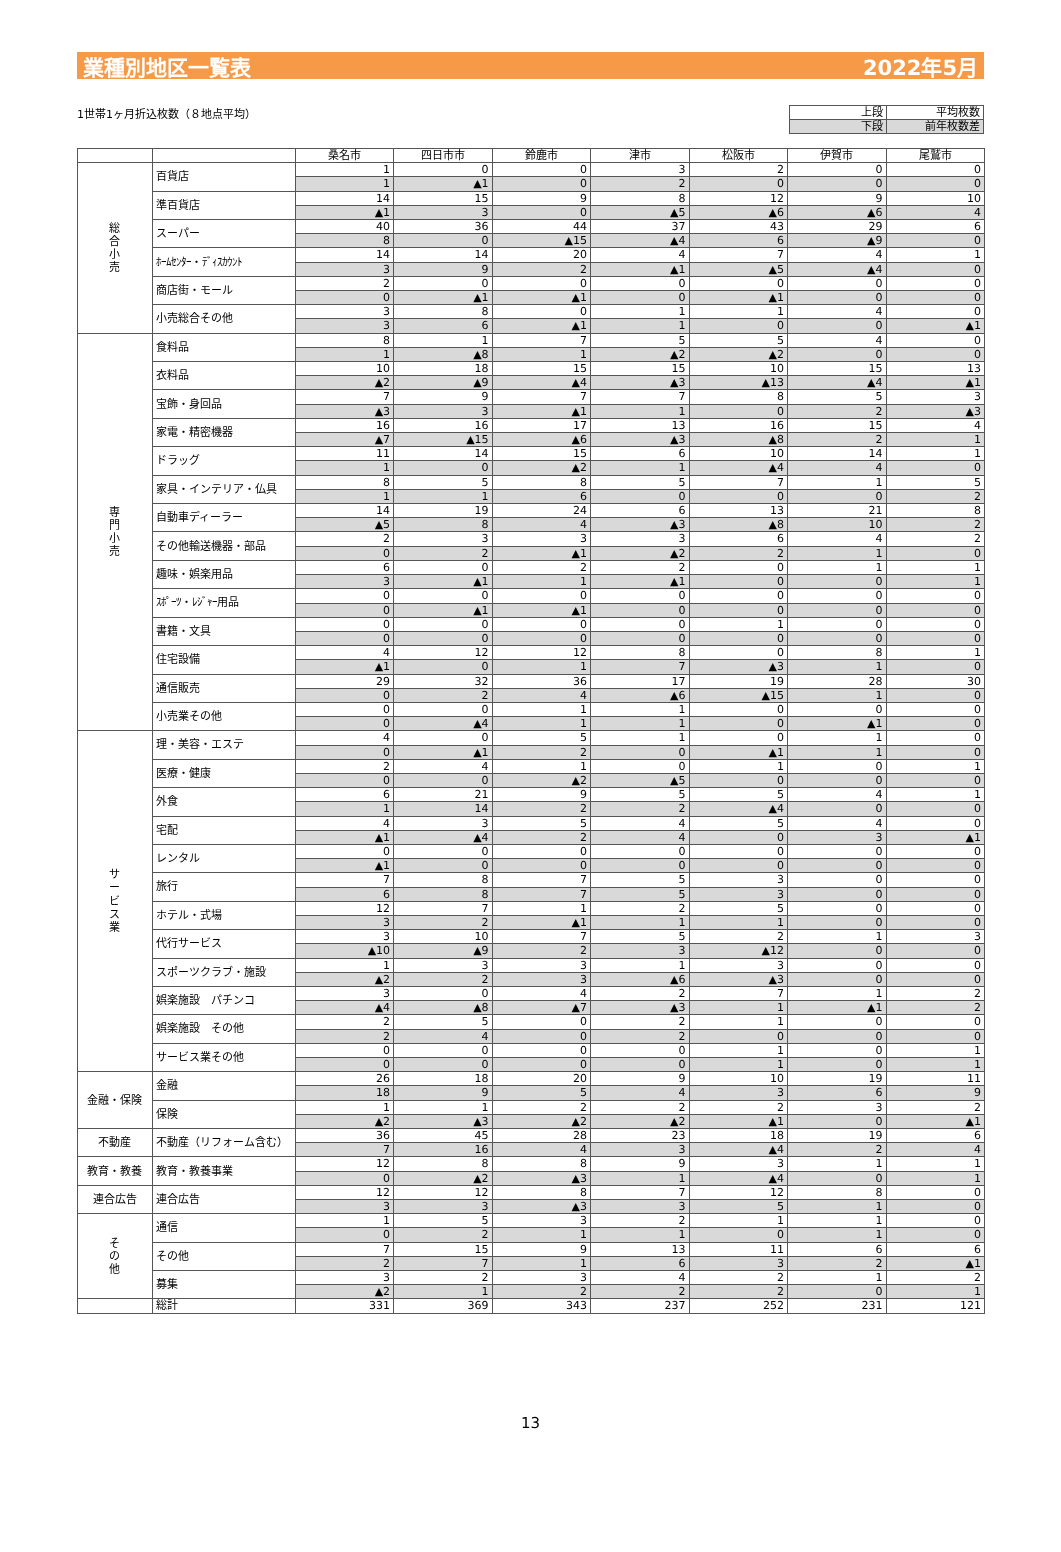業種別地区一覧表 2022年5月
1世帯1ヶ月折込枚数（８地点平均）
| 上段 | 平均枚数 |
| 下段 | 前年枚数差 |
| | | 桑名市 | 四日市市 | 鈴鹿市 | 津市 | 松阪市 | 伊賀市 | 尾鷲市 |
| --- | --- | --- | --- | --- | --- | --- | --- | --- |
| 総 合 小 売 | 百貨店 | 1 | 0 | 0 | 3 | 2 | 0 | 0 |
| | | 1 | ▲1 | 0 | 2 | 0 | 0 | 0 |
| | 準百貨店 | 14 | 15 | 9 | 8 | 12 | 9 | 10 |
| | | ▲1 | 3 | 0 | ▲5 | ▲6 | ▲6 | 4 |
| | スーパー | 40 | 36 | 44 | 37 | 43 | 29 | 6 |
| | | 8 | 0 | ▲15 | ▲4 | 6 | ▲9 | 0 |
| | ﾎｰﾑｾﾝﾀｰ・ﾃﾞｨｽｶｳﾝﾄ | 14 | 14 | 20 | 4 | 7 | 4 | 1 |
| | | 3 | 9 | 2 | ▲1 | ▲5 | ▲4 | 0 |
| | 商店街・モール | 2 | 0 | 0 | 0 | 0 | 0 | 0 |
| | | 0 | ▲1 | ▲1 | 0 | ▲1 | 0 | 0 |
| | 小売総合その他 | 3 | 8 | 0 | 1 | 1 | 4 | 0 |
| | | 3 | 6 | ▲1 | 1 | 0 | 0 | ▲1 |
| 専 門 小 売 | 食料品 | 8 | 1 | 7 | 5 | 5 | 4 | 0 |
| | | 1 | ▲8 | 1 | ▲2 | ▲2 | 0 | 0 |
| | 衣料品 | 10 | 18 | 15 | 15 | 10 | 15 | 13 |
| | | ▲2 | ▲9 | ▲4 | ▲3 | ▲13 | ▲4 | ▲1 |
| | 宝飾・身回品 | 7 | 9 | 7 | 7 | 8 | 5 | 3 |
| | | ▲3 | 3 | ▲1 | 1 | 0 | 2 | ▲3 |
| | 家電・精密機器 | 16 | 16 | 17 | 13 | 16 | 15 | 4 |
| | | ▲7 | ▲15 | ▲6 | ▲3 | ▲8 | 2 | 1 |
| | ドラッグ | 11 | 14 | 15 | 6 | 10 | 14 | 1 |
| | | 1 | 0 | ▲2 | 1 | ▲4 | 4 | 0 |
| | 家具・インテリア・仏具 | 8 | 5 | 8 | 5 | 7 | 1 | 5 |
| | | 1 | 1 | 6 | 0 | 0 | 0 | 2 |
| | 自動車ディーラー | 14 | 19 | 24 | 6 | 13 | 21 | 8 |
| | | ▲5 | 8 | 4 | ▲3 | ▲8 | 10 | 2 |
| | その他輸送機器・部品 | 2 | 3 | 3 | 3 | 6 | 4 | 2 |
| | | 0 | 2 | ▲1 | ▲2 | 2 | 1 | 0 |
| | 趣味・娯楽用品 | 6 | 0 | 2 | 2 | 0 | 1 | 1 |
| | | 3 | ▲1 | 1 | ▲1 | 0 | 0 | 1 |
| | ｽﾎﾟｰﾂ・ﾚｼﾞｬｰ用品 | 0 | 0 | 0 | 0 | 0 | 0 | 0 |
| | | 0 | ▲1 | ▲1 | 0 | 0 | 0 | 0 |
| | 書籍・文具 | 0 | 0 | 0 | 0 | 1 | 0 | 0 |
| | | 0 | 0 | 0 | 0 | 0 | 0 | 0 |
| | 住宅設備 | 4 | 12 | 12 | 8 | 0 | 8 | 1 |
| | | ▲1 | 0 | 1 | 7 | ▲3 | 1 | 0 |
| | 通信販売 | 29 | 32 | 36 | 17 | 19 | 28 | 30 |
| | | 0 | 2 | 4 | ▲6 | ▲15 | 1 | 0 |
| | 小売業その他 | 0 | 0 | 1 | 1 | 0 | 0 | 0 |
| | | 0 | ▲4 | 1 | 1 | 0 | ▲1 | 0 |
| サ ー ビ ス 業 | 理・美容・エステ | 4 | 0 | 5 | 1 | 0 | 1 | 0 |
| | | 0 | ▲1 | 2 | 0 | ▲1 | 1 | 0 |
| | 医療・健康 | 2 | 4 | 1 | 0 | 1 | 0 | 1 |
| | | 0 | 0 | ▲2 | ▲5 | 0 | 0 | 0 |
| | 外食 | 6 | 21 | 9 | 5 | 5 | 4 | 1 |
| | | 1 | 14 | 2 | 2 | ▲4 | 0 | 0 |
| | 宅配 | 4 | 3 | 5 | 4 | 5 | 4 | 0 |
| | | ▲1 | ▲4 | 2 | 4 | 0 | 3 | ▲1 |
| | レンタル | 0 | 0 | 0 | 0 | 0 | 0 | 0 |
| | | ▲1 | 0 | 0 | 0 | 0 | 0 | 0 |
| | 旅行 | 7 | 8 | 7 | 5 | 3 | 0 | 0 |
| | | 6 | 8 | 7 | 5 | 3 | 0 | 0 |
| | ホテル・式場 | 12 | 7 | 1 | 2 | 5 | 0 | 0 |
| | | 3 | 2 | ▲1 | 1 | 1 | 0 | 0 |
| | 代行サービス | 3 | 10 | 7 | 5 | 2 | 1 | 3 |
| | | ▲10 | ▲9 | 2 | 3 | ▲12 | 0 | 0 |
| | スポーツクラブ・施設 | 1 | 3 | 3 | 1 | 3 | 0 | 0 |
| | | ▲2 | 2 | 3 | ▲6 | ▲3 | 0 | 0 |
| | 娯楽施設 パチンコ | 3 | 0 | 4 | 2 | 7 | 1 | 2 |
| | | ▲4 | ▲8 | ▲7 | ▲3 | 1 | ▲1 | 2 |
| | 娯楽施設 その他 | 2 | 5 | 0 | 2 | 1 | 0 | 0 |
| | | 2 | 4 | 0 | 2 | 0 | 0 | 0 |
| | サービス業その他 | 0 | 0 | 0 | 0 | 1 | 0 | 1 |
| | | 0 | 0 | 0 | 0 | 1 | 0 | 1 |
| 金融・保険 | 金融 | 26 | 18 | 20 | 9 | 10 | 19 | 11 |
| | | 18 | 9 | 5 | 4 | 3 | 6 | 9 |
| | 保険 | 1 | 1 | 2 | 2 | 2 | 3 | 2 |
| | | ▲2 | ▲3 | ▲2 | ▲2 | ▲1 | 0 | ▲1 |
| 不動産 | 不動産（リフォーム含む） | 36 | 45 | 28 | 23 | 18 | 19 | 6 |
| | | 7 | 16 | 4 | 3 | ▲4 | 2 | 4 |
| 教育・教養 | 教育・教養事業 | 12 | 8 | 8 | 9 | 3 | 1 | 1 |
| | | 0 | ▲2 | ▲3 | 1 | ▲4 | 0 | 1 |
| 連合広告 | 連合広告 | 12 | 12 | 8 | 7 | 12 | 8 | 0 |
| | | 3 | 3 | ▲3 | 3 | 5 | 1 | 0 |
| そ の 他 | 通信 | 1 | 5 | 3 | 2 | 1 | 1 | 0 |
| | | 0 | 2 | 1 | 1 | 0 | 1 | 0 |
| | その他 | 7 | 15 | 9 | 13 | 11 | 6 | 6 |
| | | 2 | 7 | 1 | 6 | 3 | 2 | ▲1 |
| | 募集 | 3 | 2 | 3 | 4 | 2 | 1 | 2 |
| | | ▲2 | 1 | 2 | 2 | 2 | 0 | 1 |
| | 総計 | 331 | 369 | 343 | 237 | 252 | 231 | 121 |
13